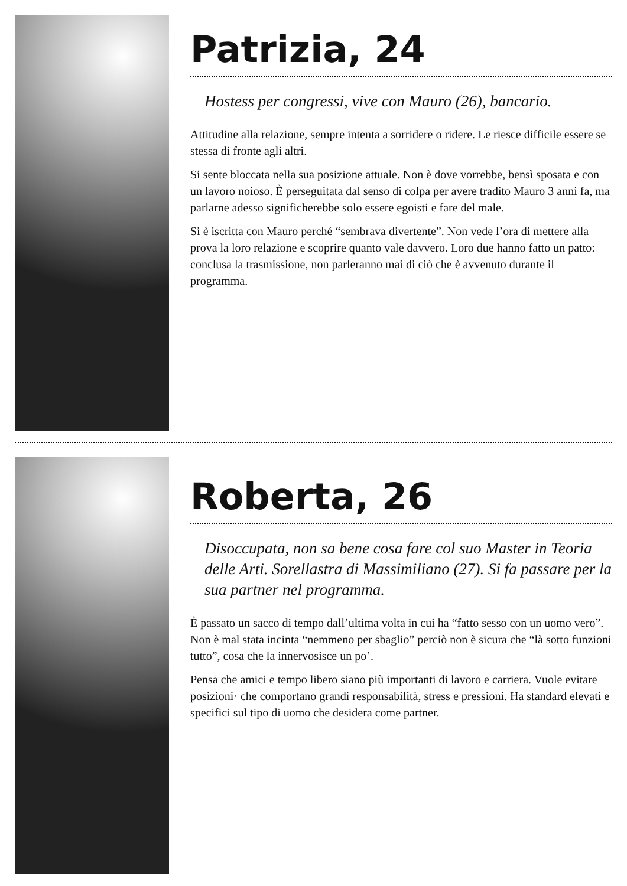Patrizia, 24
Hostess per congressi, vive con Mauro (26), bancario.
Attitudine alla relazione, sempre intenta a sorridere o ridere. Le riesce difficile essere se stessa di fronte agli altri.
Si sente bloccata nella sua posizione attuale. Non è dove vorrebbe, bensì sposata e con un lavoro noioso. È perseguitata dal senso di colpa per avere tradito Mauro 3 anni fa, ma parlarne adesso significherebbe solo essere egoisti e fare del male.
Si è iscritta con Mauro perché “sembrava divertente”. Non vede l’ora di mettere alla prova la loro relazione e scoprire quanto vale davvero. Loro due hanno fatto un patto: conclusa la trasmissione, non parleranno mai di ciò che è avvenuto durante il programma.
Roberta, 26
Disoccupata, non sa bene cosa fare col suo Master in Teoria delle Arti. Sorellastra di Massimiliano (27). Si fa passare per la sua partner nel programma.
È passato un sacco di tempo dall’ultima volta in cui ha “fatto sesso con un uomo vero”. Non è mal stata incinta “nemmeno per sbaglio” perciò non è sicura che “là sotto funzioni tutto”, cosa che la innervosisce un po’.
Pensa che amici e tempo libero siano più importanti di lavoro e carriera. Vuole evitare posizioni· che comportano grandi responsabilità, stress e pressioni. Ha standard elevati e specifici sul tipo di uomo che desidera come partner.